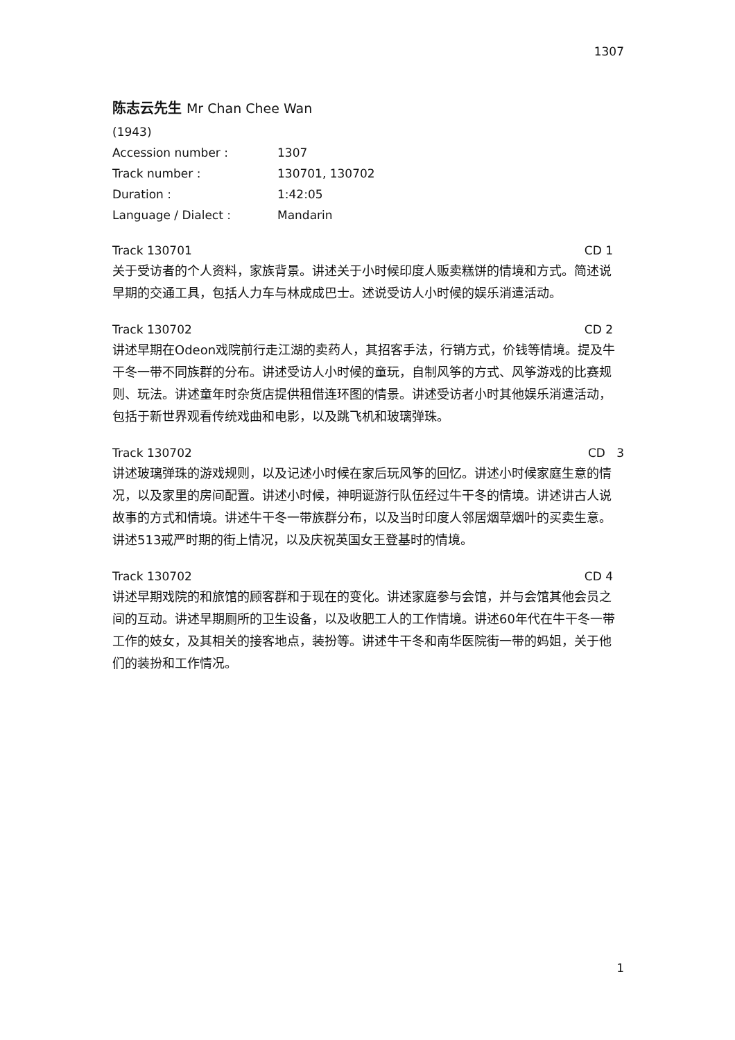1307
陈志云先生 Mr Chan Chee Wan
| (1943) | |
| Accession number : | 1307 |
| Track number : | 130701, 130702 |
| Duration : | 1:42:05 |
| Language / Dialect : | Mandarin |
Track 130701 CD 1
关于受访者的个人资料，家族背景。讲述关于小时候印度人贩卖糕饼的情境和方式。简述说早期的交通工具，包括人力车与林成成巴士。述说受访人小时候的娱乐消遣活动。
Track 130702 CD 2
讲述早期在Odeon戏院前行走江湖的卖药人，其招客手法，行销方式，价钱等情境。提及牛干冬一带不同族群的分布。讲述受访人小时候的童玩，自制风筝的方式、风筝游戏的比赛规则、玩法。讲述童年时杂货店提供租借连环图的情景。讲述受访者小时其他娱乐消遣活动，包括于新世界观看传统戏曲和电影，以及跳飞机和玻璃弹珠。
Track 130702 CD 3
讲述玻璃弹珠的游戏规则，以及记述小时候在家后玩风筝的回忆。讲述小时候家庭生意的情况，以及家里的房间配置。讲述小时候，神明诞游行队伍经过牛干冬的情境。讲述讲古人说故事的方式和情境。讲述牛干冬一带族群分布，以及当时印度人邻居烟草烟叶的买卖生意。讲述513戒严时期的街上情况，以及庆祝英国女王登基时的情境。
Track 130702 CD 4
讲述早期戏院的和旅馆的顾客群和于现在的变化。讲述家庭参与会馆，并与会馆其他会员之间的互动。讲述早期厕所的卫生设备，以及收肥工人的工作情境。讲述60年代在牛干冬一带工作的妓女，及其相关的接客地点，装扮等。讲述牛干冬和南华医院街一带的妈姐，关于他们的装扮和工作情况。
1